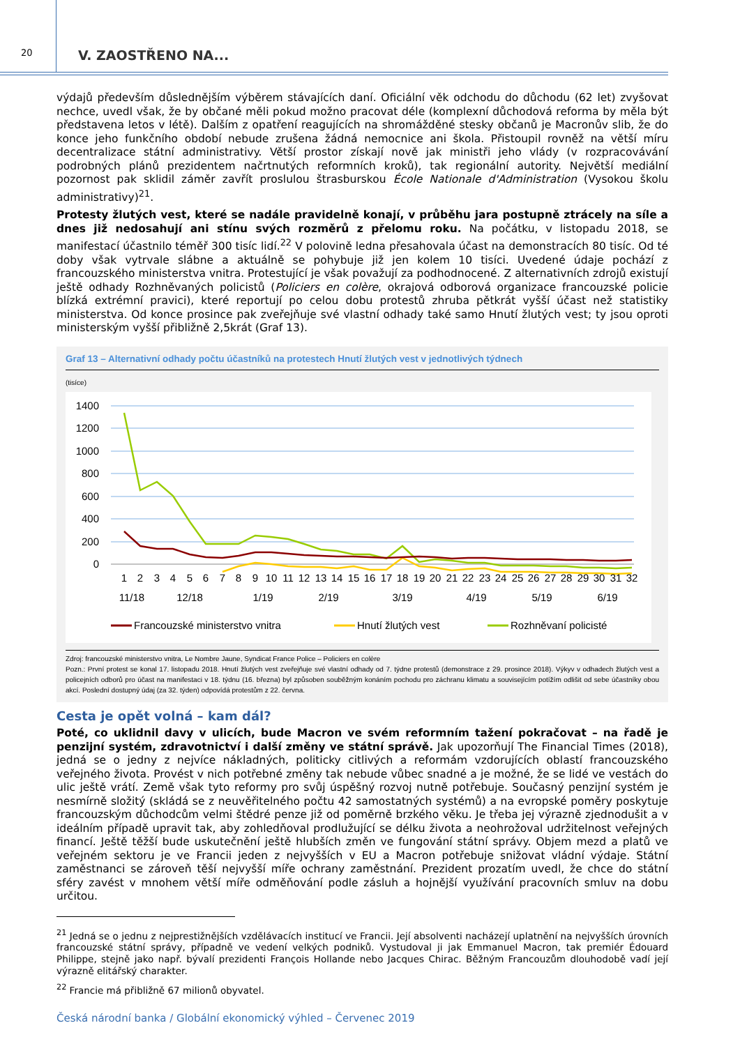20
V. ZAOSTŘENO NA...
výdajů především důslednějším výběrem stávajících daní. Oficiální věk odchodu do důchodu (62 let) zvyšovat nechce, uvedl však, že by občané měli pokud možno pracovat déle (komplexní důchodová reforma by měla být představena letos v létě). Dalším z opatření reagujících na shromážděné stesky občanů je Macronův slib, že do konce jeho funkčního období nebude zrušena žádná nemocnice ani škola. Přistoupil rovněž na větší míru decentralizace státní administrativy. Větší prostor získají nově jak ministři jeho vlády (v rozpracovávání podrobných plánů prezidentem načrtnutých reformních kroků), tak regionální autority. Největší mediální pozornost pak sklidil záměr zavřít proslulou štrasburskou École Nationale d'Administration (Vysokou školu administrativy)<sup>21</sup>.
Protesty žlutých vest, které se nadále pravidelně konají, v průběhu jara postupně ztrácely na síle a dnes již nedosahují ani stínu svých rozměrů z přelomu roku. Na počátku, v listopadu 2018, se manifestací účastnilo téměř 300 tisíc lidí.<sup>22</sup> V polovině ledna přesahovala účast na demonstracích 80 tisíc. Od té doby však vytrvale slábne a aktuálně se pohybuje již jen kolem 10 tisíci. Uvedené údaje pochází z francouzského ministerstva vnitra. Protestující je však považují za podhodnocené. Z alternativních zdrojů existují ještě odhady Rozhněvaných policistů (Policiers en colère, okrajová odborová organizace francouzské policie blízká extrémní pravici), které reportují po celou dobu protestů zhruba pětkrát vyšší účast než statistiky ministerstva. Od konce prosince pak zveřejňuje své vlastní odhady také samo Hnutí žlutých vest; ty jsou oproti ministerským vyšší přibližně 2,5krát (Graf 13).
Graf 13 – Alternativní odhady počtu účastníků na protestech Hnutí žlutých vest v jednotlivých týdnech
(tisíce)
1400
1200
1000
800
600
400
200
0
1
2
3
4
5
6
7
8
9
10
11
12
13
14
15
16
17
18
19
20
21
22
23
24
25
26
27
28
29
30
31
32
11/18
12/18
1/19
2/19
3/19
4/19
5/19
6/19
Francouzské ministerstvo vnitra
Hnutí žlutých vest
Rozhněvaní policisté
Zdroj: francouzské ministerstvo vnitra, Le Nombre Jaune, Syndicat France Police – Policiers en colère
Pozn.: První protest se konal 17. listopadu 2018. Hnutí žlutých vest zveřejňuje své vlastní odhady od 7. týdne protestů (demonstrace z 29. prosince 2018). Výkyv v odhadech žlutých vest a policejních odborů pro účast na manifestaci v 18. týdnu (16. března) byl způsoben souběžným konáním pochodu pro záchranu klimatu a souvisejícím potížím odlišit od sebe účastníky obou akcí. Poslední dostupný údaj (za 32. týden) odpovídá protestům z 22. června.
Cesta je opět volná – kam dál?
Poté, co uklidnil davy v ulicích, bude Macron ve svém reformním tažení pokračovat – na řadě je penzijní systém, zdravotnictví i další změny ve státní správě. Jak upozorňují The Financial Times (2018), jedná se o jedny z nejvíce nákladných, politicky citlivých a reformám vzdorujících oblastí francouzského veřejného života. Provést v nich potřebné změny tak nebude vůbec snadné a je možné, že se lidé ve vestách do ulic ještě vrátí. Země však tyto reformy pro svůj úspěšný rozvoj nutně potřebuje. Současný penzijní systém je nesmírně složitý (skládá se z neuvěřitelného počtu 42 samostatných systémů) a na evropské poměry poskytuje francouzským důchodcům velmi štědré penze již od poměrně brzkého věku. Je třeba jej výrazně zjednodušit a v ideálním případě upravit tak, aby zohledňoval prodlužující se délku života a neohrožoval udržitelnost veřejných financí. Ještě těžší bude uskutečnění ještě hlubších změn ve fungování státní správy. Objem mezd a platů ve veřejném sektoru je ve Francii jeden z nejvyšších v EU a Macron potřebuje snižovat vládní výdaje. Státní zaměstnanci se zároveň těší nejvyšší míře ochrany zaměstnání. Prezident prozatím uvedl, že chce do státní sféry zavést v mnohem větší míře odměňování podle zásluh a hojnější využívání pracovních smluv na dobu určitou.
<sup>21</sup> Jedná se o jednu z nejprestižnějších vzdělávacích institucí ve Francii. Její absolventi nacházejí uplatnění na nejvyšších úrovních francouzské státní správy, případně ve vedení velkých podniků. Vystudoval ji jak Emmanuel Macron, tak premiér Édouard Philippe, stejně jako např. bývalí prezidenti François Hollande nebo Jacques Chirac. Běžným Francouzům dlouhodobě vadí její výrazně elitářský charakter.
<sup>22</sup> Francie má přibližně 67 milionů obyvatel.
Česká národní banka / Globální ekonomický výhled – Červenec 2019